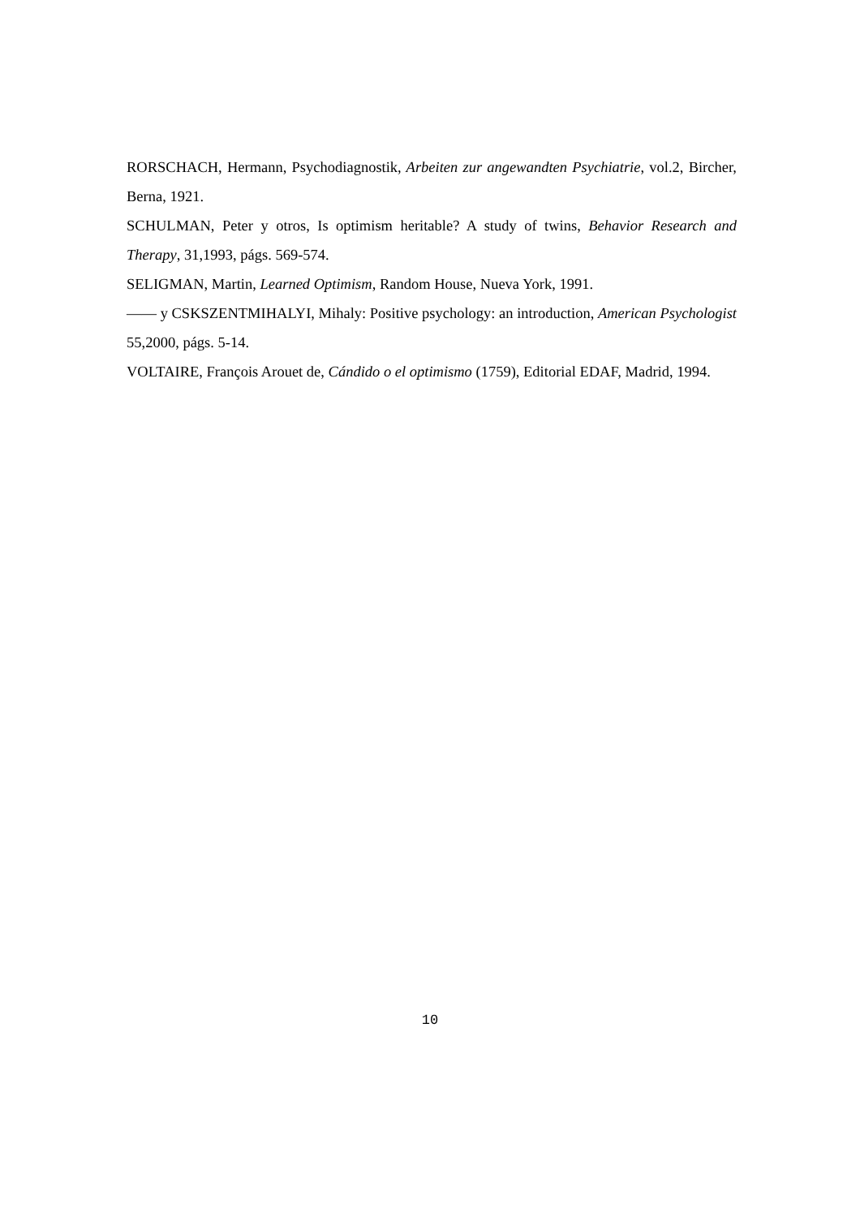RORSCHACH, Hermann, Psychodiagnostik, Arbeiten zur angewandten Psychiatrie, vol.2, Bircher, Berna, 1921.
SCHULMAN, Peter y otros, Is optimism heritable? A study of twins, Behavior Research and Therapy, 31,1993, págs. 569-574.
SELIGMAN, Martin, Learned Optimism, Random House, Nueva York, 1991.
—— y CSKSZENTMIHALYI, Mihaly: Positive psychology: an introduction, American Psychologist 55,2000, págs. 5-14.
VOLTAIRE, François Arouet de, Cándido o el optimismo (1759), Editorial EDAF, Madrid, 1994.
10